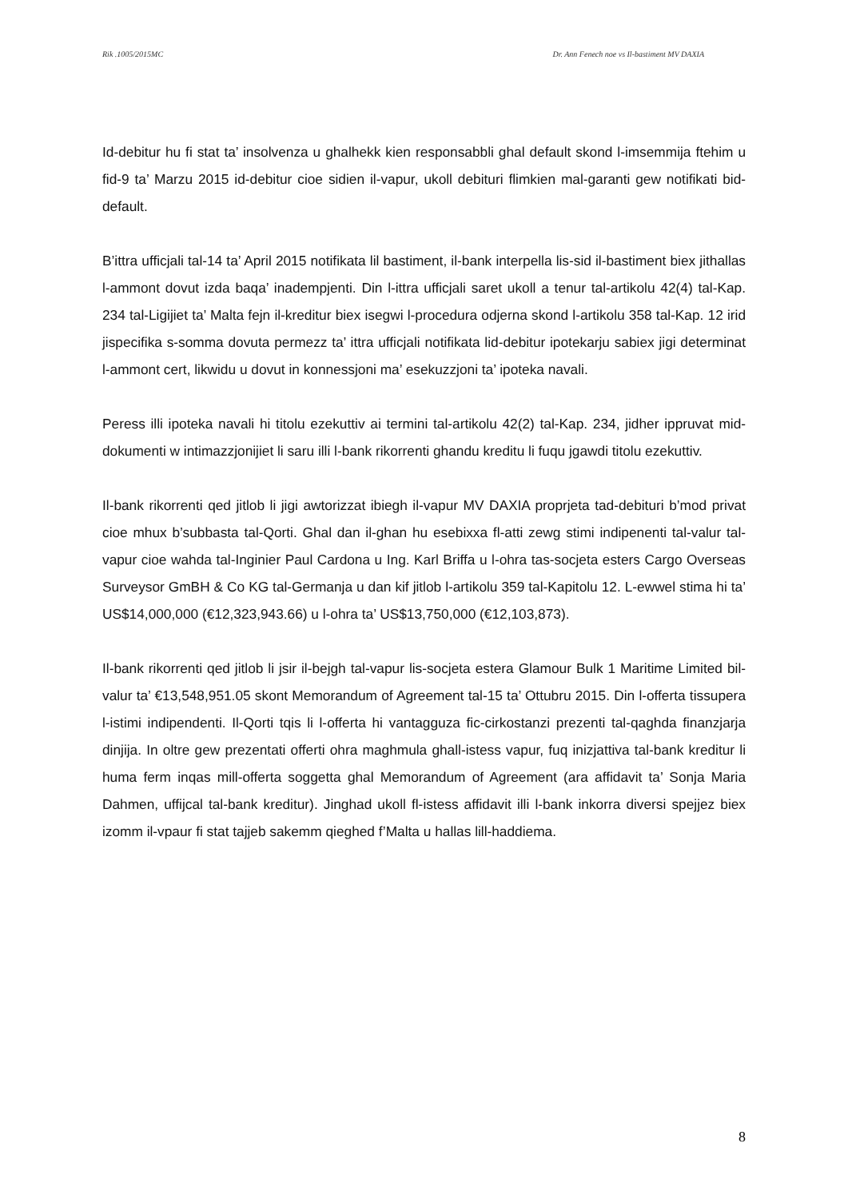Rik .1005/2015MC Dr. Ann Fenech noe vs Il-bastiment MV DAXIA
Id-debitur hu fi stat ta’ insolvenza u ghalhekk kien responsabbli ghal default skond l-imsemmija ftehim u fid-9 ta’ Marzu 2015 id-debitur cioe sidien il-vapur, ukoll debituri flimkien mal-garanti gew notifikati bid-default.
B’ittra ufficjali tal-14 ta’ April 2015 notifikata lil bastiment, il-bank interpella lis-sid il-bastiment biex jithallas l-ammont dovut izda baqa’ inadempjenti. Din l-ittra ufficjali saret ukoll a tenur tal-artikolu 42(4) tal-Kap. 234 tal-Ligijiet ta’ Malta fejn il-kreditur biex isegwi l-procedura odjerna skond l-artikolu 358 tal-Kap. 12 irid jispecifika s-somma dovuta permezz ta’ ittra ufficjali notifikata lid-debitur ipotekarju sabiex jigi determinat l-ammont cert, likwidu u dovut in konnessjoni ma’ esekuzzjoni ta’ ipoteka navali.
Peress illi ipoteka navali hi titolu ezekuttiv ai termini tal-artikolu 42(2) tal-Kap. 234, jidher ippruvat mid-dokumenti w intimazzjonijiet li saru illi l-bank rikorrenti ghandu kreditu li fuqu jgawdi titolu ezekuttiv.
Il-bank rikorrenti qed jitlob li jigi awtorizzat ibiegh il-vapur MV DAXIA proprjeta tad-debituri b’mod privat cioe mhux b’subbasta tal-Qorti. Ghal dan il-ghan hu esebixxa fl-atti zewg stimi indipenenti tal-valur tal-vapur cioe wahda tal-Inginier Paul Cardona u Ing. Karl Briffa u l-ohra tas-socjeta esters Cargo Overseas Surveysor GmBH & Co KG tal-Germanja u dan kif jitlob l-artikolu 359 tal-Kapitolu 12. L-ewwel stima hi ta’ US$14,000,000 (€12,323,943.66) u l-ohra ta’ US$13,750,000 (€12,103,873).
Il-bank rikorrenti qed jitlob li jsir il-bejgh tal-vapur lis-socjeta estera Glamour Bulk 1 Maritime Limited bil-valur ta’ €13,548,951.05 skont Memorandum of Agreement tal-15 ta’ Ottubru 2015. Din l-offerta tissupera l-istimi indipendenti. Il-Qorti tqis li l-offerta hi vantagguza fic-cirkostanzi prezenti tal-qaghda finanzjarja dinjija. In oltre gew prezentati offerti ohra maghmula ghall-istess vapur, fuq inizjattiva tal-bank kreditur li huma ferm inqas mill-offerta soggetta ghal Memorandum of Agreement (ara affidavit ta’ Sonja Maria Dahmen, uffijcal tal-bank kreditur). Jinghad ukoll fl-istess affidavit illi l-bank inkorra diversi spejjez biex izomm il-vpaur fi stat tajjeb sakemm qieghed f’Malta u hallas lill-haddiema.
8